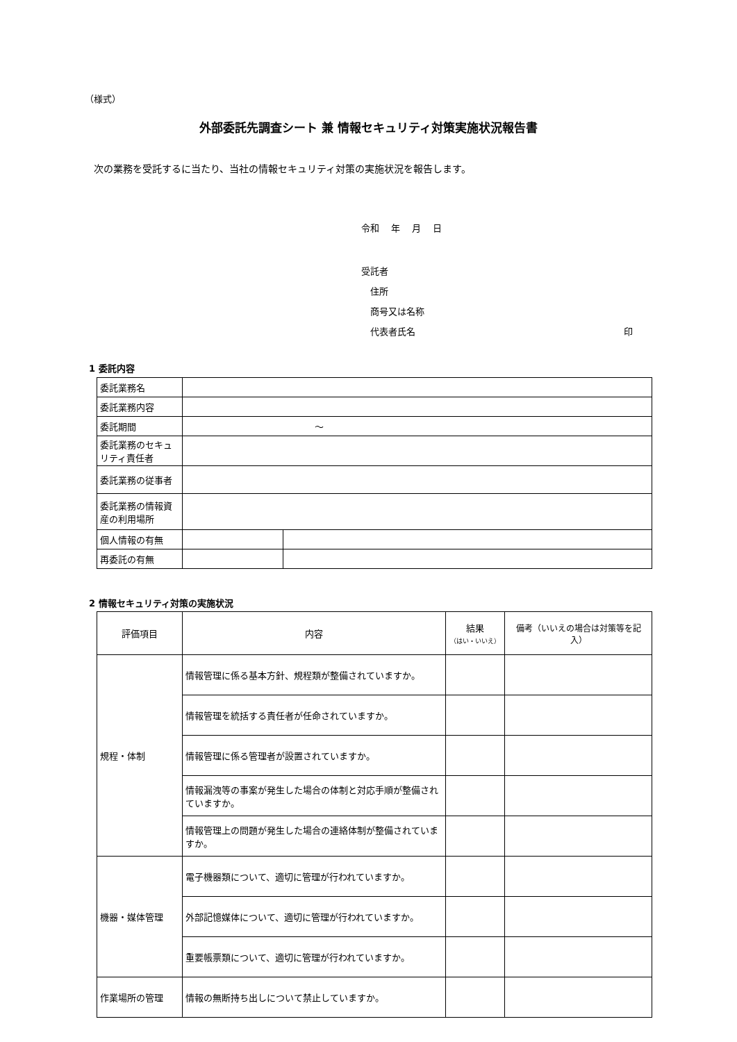（様式）
外部委託先調査シート 兼 情報セキュリティ対策実施状況報告書
次の業務を受託するに当たり、当社の情報セキュリティ対策の実施状況を報告します。
令和　 年　 月　 日
受託者
　住所
　商号又は名称
　代表者氏名 印
1 委託内容
| 委託業務名 | | |
| 委託業務内容 | | |
| 委託期間 | ～ | |
| 委託業務のセキュリティ責任者 | | |
| 委託業務の従事者 | | |
| 委託業務の情報資産の利用場所 | | |
| 個人情報の有無 | | |
| 再委託の有無 | | |
2 情報セキュリティ対策の実施状況
| 評価項目 | 内容 | 結果 （はい・いいえ） | 備考（いいえの場合は対策等を記入） |
| --- | --- | --- | --- |
| 規程・体制 | 情報管理に係る基本方針、規程類が整備されていますか。 | | |
| | 情報管理を統括する責任者が任命されていますか。 | | |
| | 情報管理に係る管理者が設置されていますか。 | | |
| | 情報漏洩等の事案が発生した場合の体制と対応手順が整備されていますか。 | | |
| | 情報管理上の問題が発生した場合の連絡体制が整備されていますか。 | | |
| 機器・媒体管理 | 電子機器類について、適切に管理が行われていますか。 | | |
| | 外部記憶媒体について、適切に管理が行われていますか。 | | |
| | 重要帳票類について、適切に管理が行われていますか。 | | |
| 作業場所の管理 | 情報の無断持ち出しについて禁止していますか。 | | |